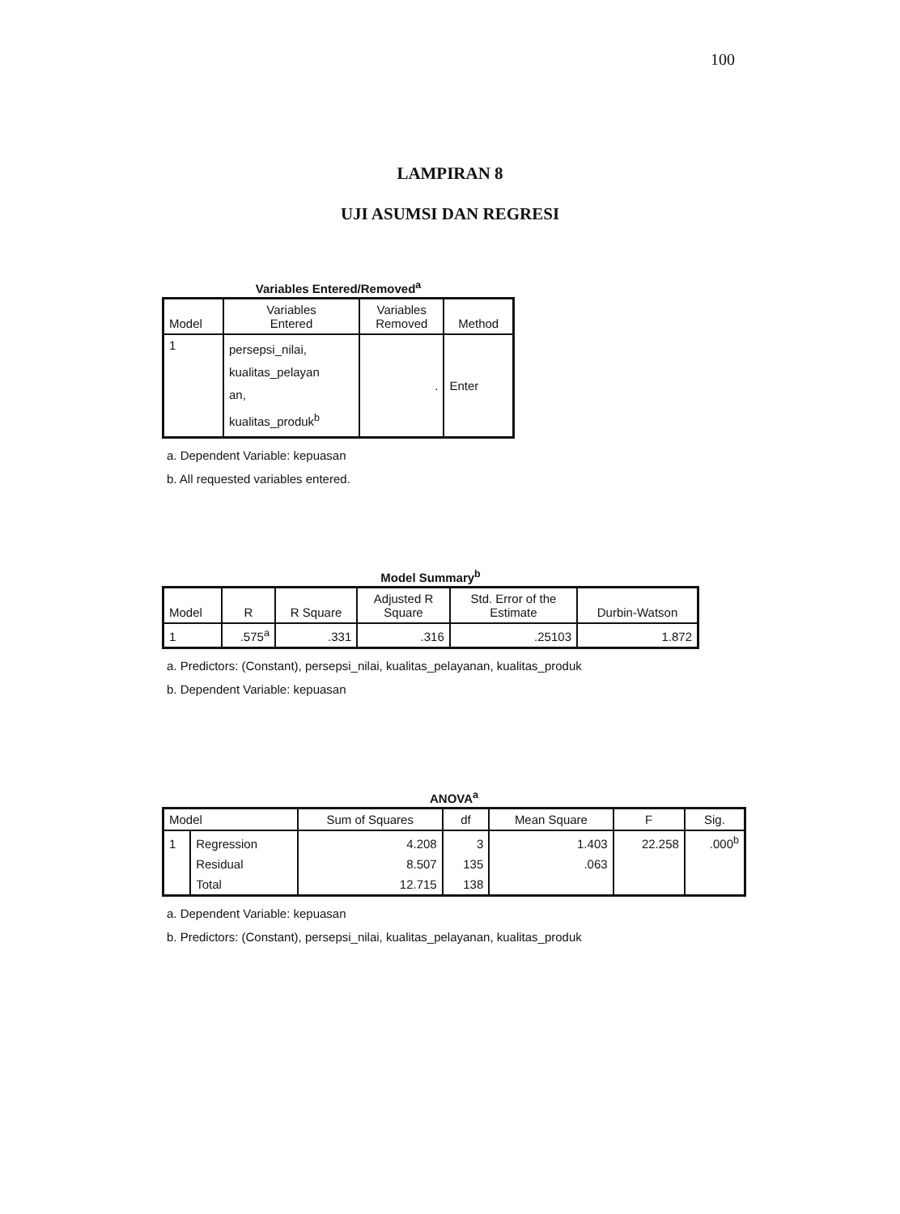100
LAMPIRAN 8
UJI ASUMSI DAN REGRESI
Variables Entered/Removed<sup>a</sup>
| Model | Variables Entered | Variables Removed | Method |
| --- | --- | --- | --- |
| 1 | persepsi_nilai, kualitas_pelayan an, kualitas_produk<sup>b</sup> | . | Enter |
a. Dependent Variable: kepuasan
b. All requested variables entered.
Model Summary<sup>b</sup>
| Model | R | R Square | Adjusted R Square | Std. Error of the Estimate | Durbin-Watson |
| --- | --- | --- | --- | --- | --- |
| 1 | .575<sup>a</sup> | .331 | .316 | .25103 | 1.872 |
a. Predictors: (Constant), persepsi_nilai, kualitas_pelayanan, kualitas_produk
b. Dependent Variable: kepuasan
ANOVA<sup>a</sup>
| Model | | Sum of Squares | df | Mean Square | F | Sig. |
| --- | --- | --- | --- | --- | --- | --- |
| 1 | Regression | 4.208 | 3 | 1.403 | 22.258 | .000<sup>b</sup> |
| | Residual | 8.507 | 135 | .063 | | |
| | Total | 12.715 | 138 | | | |
a. Dependent Variable: kepuasan
b. Predictors: (Constant), persepsi_nilai, kualitas_pelayanan, kualitas_produk